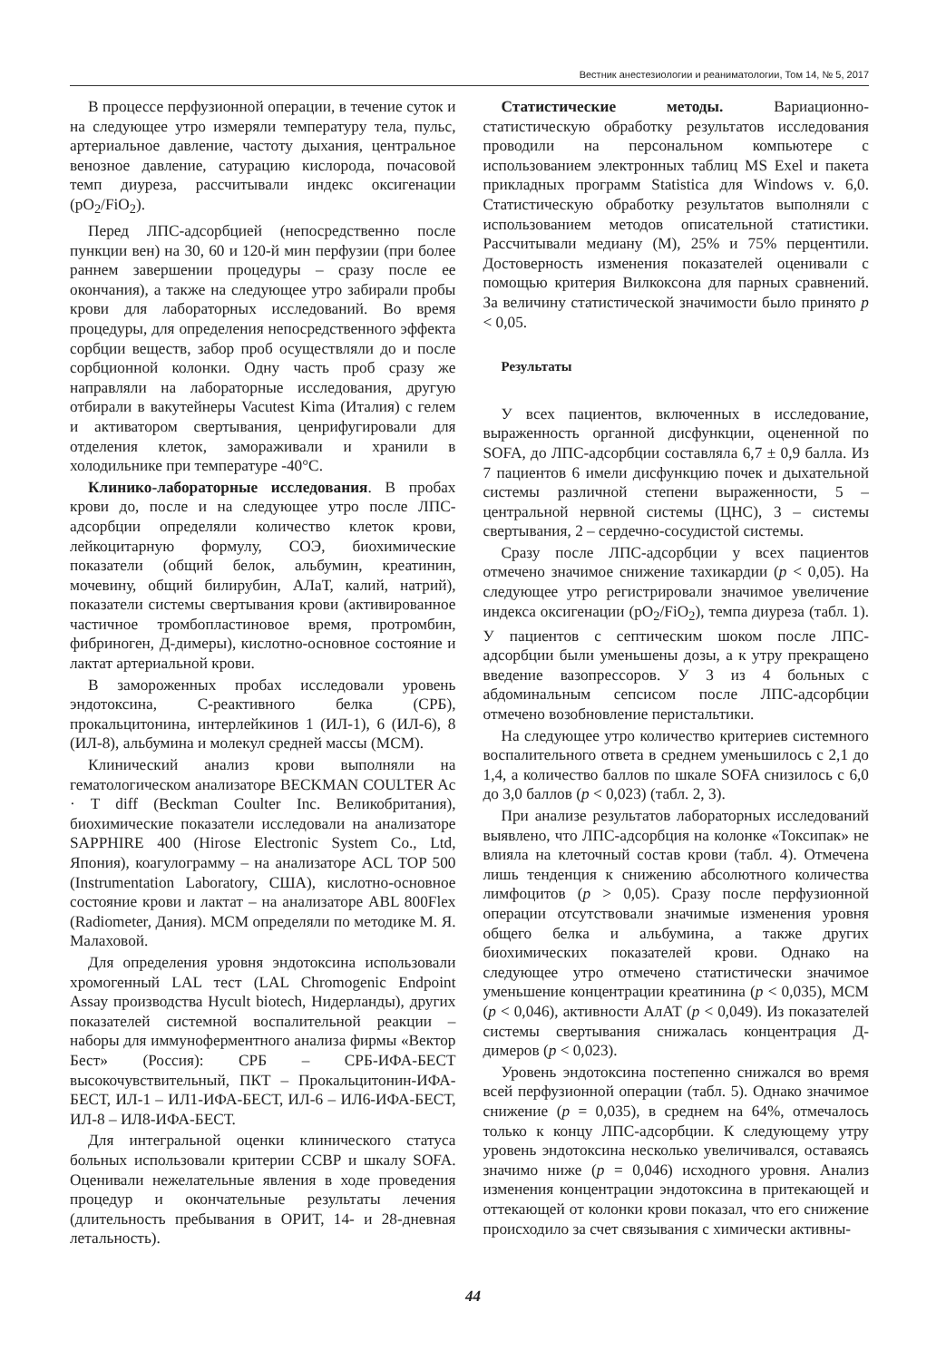Вестник анестезиологии и реаниматологии, Том 14, № 5, 2017
В процессе перфузионной операции, в течение суток и на следующее утро измеряли температуру тела, пульс, артериальное давление, частоту дыхания, центральное венозное давление, сатурацию кислорода, почасовой темп диуреза, рассчитывали индекс оксигенации (pO<sub>2</sub>/FiO<sub>2</sub>).
Перед ЛПС-адсорбцией (непосредственно после пункции вен) на 30, 60 и 120-й мин перфузии (при более раннем завершении процедуры – сразу после ее окончания), а также на следующее утро забирали пробы крови для лабораторных исследований. Во время процедуры, для определения непосредственного эффекта сорбции веществ, забор проб осуществляли до и после сорбционной колонки. Одну часть проб сразу же направляли на лабораторные исследования, другую отбирали в вакутейнеры Vacutest Kima (Италия) с гелем и активатором свертывания, ценрифугировали для отделения клеток, замораживали и хранили в холодильнике при температуре -40°С.
Клинико-лабораторные исследования. В пробах крови до, после и на следующее утро после ЛПС-адсорбции определяли количество клеток крови, лейкоцитарную формулу, СОЭ, биохимические показатели (общий белок, альбумин, креатинин, мочевину, общий билирубин, АЛаТ, калий, натрий), показатели системы свертывания крови (активированное частичное тромбопластиновое время, протромбин, фибриноген, Д-димеры), кислотно-основное состояние и лактат артериальной крови.
В замороженных пробах исследовали уровень эндотоксина, С-реактивного белка (СРБ), прокальцитонина, интерлейкинов 1 (ИЛ-1), 6 (ИЛ-6), 8 (ИЛ-8), альбумина и молекул средней массы (МСМ).
Клинический анализ крови выполняли на гематологическом анализаторе BECKMAN COULTER Ac · T diff (Beckman Coulter Inc. Великобритания), биохимические показатели исследовали на анализаторе SAPPHIRE 400 (Hirose Electronic System Co., Ltd, Япония), коагулограмму – на анализаторе ACL TOP 500 (Instrumentation Laboratory, США), кислотно-основное состояние крови и лактат – на анализаторе ABL 800Flex (Radiometer, Дания). МСМ определяли по методике М. Я. Малаховой.
Для определения уровня эндотоксина использовали хромогенный LAL тест (LAL Chromogenic Endpoint Assay производства Hycult biotech, Нидерланды), других показателей системной воспалительной реакции – наборы для иммуноферментного анализа фирмы «Вектор Бест» (Россия): СРБ – СРБ-ИФА-БЕСТ высокочувствительный, ПКТ – Прокальцитонин-ИФА-БЕСТ, ИЛ-1 – ИЛ1-ИФА-БЕСТ, ИЛ-6 – ИЛ6-ИФА-БЕСТ, ИЛ-8 – ИЛ8-ИФА-БЕСТ.
Для интегральной оценки клинического статуса больных использовали критерии ССВР и шкалу SOFA. Оценивали нежелательные явления в ходе проведения процедур и окончательные результаты лечения (длительность пребывания в ОРИТ, 14- и 28-дневная летальность).
Статистические методы. Вариационно-статистическую обработку результатов исследования проводили на персональном компьютере с использованием электронных таблиц MS Exel и пакета прикладных программ Statistica для Windows v. 6,0. Статистическую обработку результатов выполняли с использованием методов описательной статистики. Рассчитывали медиану (М), 25% и 75% перцентили. Достоверность изменения показателей оценивали с помощью критерия Вилкоксона для парных сравнений. За величину статистической значимости было принято p < 0,05.
Результаты
У всех пациентов, включенных в исследование, выраженность органной дисфункции, оцененной по SOFA, до ЛПС-адсорбции составляла 6,7 ± 0,9 балла. Из 7 пациентов 6 имели дисфункцию почек и дыхательной системы различной степени выраженности, 5 – центральной нервной системы (ЦНС), 3 – системы свертывания, 2 – сердечно-сосудистой системы.
Сразу после ЛПС-адсорбции у всех пациентов отмечено значимое снижение тахикардии (p < 0,05). На следующее утро регистрировали значимое увеличение индекса оксигенации (pO<sub>2</sub>/FiO<sub>2</sub>), темпа диуреза (табл. 1). У пациентов с септическим шоком после ЛПС-адсорбции были уменьшены дозы, а к утру прекращено введение вазопрессоров. У 3 из 4 больных с абдоминальным сепсисом после ЛПС-адсорбции отмечено возобновление перистальтики.
На следующее утро количество критериев системного воспалительного ответа в среднем уменьшилось с 2,1 до 1,4, а количество баллов по шкале SOFA снизилось с 6,0 до 3,0 баллов (p < 0,023) (табл. 2, 3).
При анализе результатов лабораторных исследований выявлено, что ЛПС-адсорбция на колонке «Токсипак» не влияла на клеточный состав крови (табл. 4). Отмечена лишь тенденция к снижению абсолютного количества лимфоцитов (p > 0,05). Сразу после перфузионной операции отсутствовали значимые изменения уровня общего белка и альбумина, а также других биохимических показателей крови. Однако на следующее утро отмечено статистически значимое уменьшение концентрации креатинина (p < 0,035), МСМ (p < 0,046), активности АлАТ (p < 0,049). Из показателей системы свертывания снижалась концентрация Д-димеров (p < 0,023).
Уровень эндотоксина постепенно снижался во время всей перфузионной операции (табл. 5). Однако значимое снижение (p = 0,035), в среднем на 64%, отмечалось только к концу ЛПС-адсорбции. К следующему утру уровень эндотоксина несколько увеличивался, оставаясь значимо ниже (p = 0,046) исходного уровня. Анализ изменения концентрации эндотоксина в притекающей и оттекающей от колонки крови показал, что его снижение происходило за счет связывания с химически активны-
44